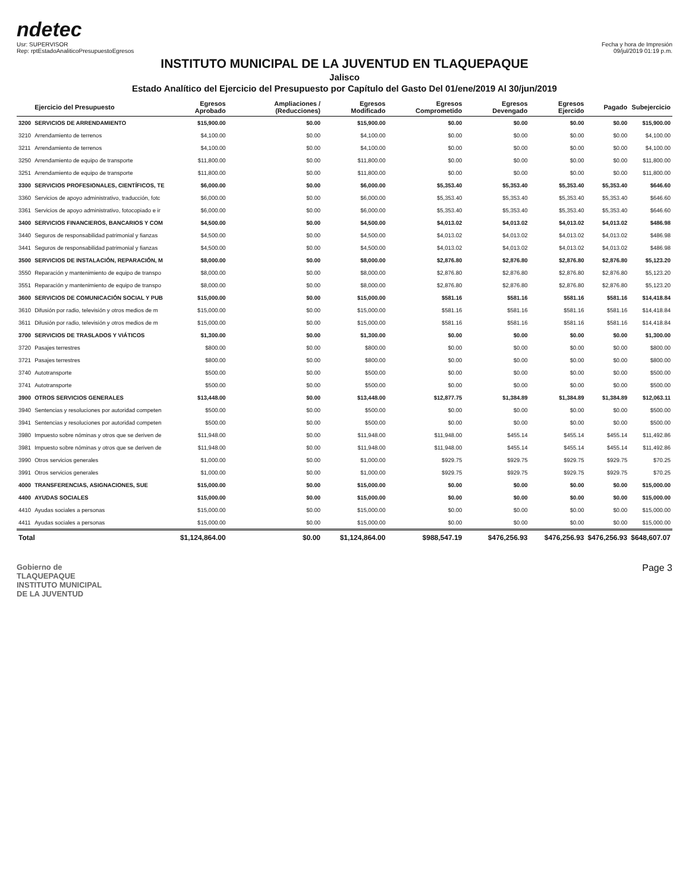ndetec
Usr: SUPERVISOR
Rep: rptEstadoAnaliticoPresupuestoEgresos
Fecha y hora de Impresión
09/jul/2019 01:19 p.m.
INSTITUTO MUNICIPAL DE LA JUVENTUD EN TLAQUEPAQUE
Jalisco
Estado Analítico del Ejercicio del Presupuesto por Capítulo del Gasto Del 01/ene/2019 Al 30/jun/2019
| | Ejercicio del Presupuesto | Egresos Aprobado | Ampliaciones / (Reducciones) | Egresos Modificado | Egresos Comprometido | Egresos Devengado | Egresos Ejercido | Pagado | Subejercicio |
| --- | --- | --- | --- | --- | --- | --- | --- | --- | --- |
| 3200 | SERVICIOS DE ARRENDAMIENTO | $15,900.00 | $0.00 | $15,900.00 | $0.00 | $0.00 | $0.00 | $0.00 | $15,900.00 |
| 3210 | Arrendamiento de terrenos | $4,100.00 | $0.00 | $4,100.00 | $0.00 | $0.00 | $0.00 | $0.00 | $4,100.00 |
| 3211 | Arrendamiento de terrenos | $4,100.00 | $0.00 | $4,100.00 | $0.00 | $0.00 | $0.00 | $0.00 | $4,100.00 |
| 3250 | Arrendamiento de equipo de transporte | $11,800.00 | $0.00 | $11,800.00 | $0.00 | $0.00 | $0.00 | $0.00 | $11,800.00 |
| 3251 | Arrendamiento de equipo de transporte | $11,800.00 | $0.00 | $11,800.00 | $0.00 | $0.00 | $0.00 | $0.00 | $11,800.00 |
| 3300 | SERVICIOS PROFESIONALES, CIENTÍFICOS, TE | $6,000.00 | $0.00 | $6,000.00 | $5,353.40 | $5,353.40 | $5,353.40 | $5,353.40 | $646.60 |
| 3360 | Servicios de apoyo administrativo, traducción, fotc | $6,000.00 | $0.00 | $6,000.00 | $5,353.40 | $5,353.40 | $5,353.40 | $5,353.40 | $646.60 |
| 3361 | Servicios de apoyo administrativo, fotocopiado e ir | $6,000.00 | $0.00 | $6,000.00 | $5,353.40 | $5,353.40 | $5,353.40 | $5,353.40 | $646.60 |
| 3400 | SERVICIOS FINANCIEROS, BANCARIOS Y COM | $4,500.00 | $0.00 | $4,500.00 | $4,013.02 | $4,013.02 | $4,013.02 | $4,013.02 | $486.98 |
| 3440 | Seguros de responsabilidad patrimonial y fianzas | $4,500.00 | $0.00 | $4,500.00 | $4,013.02 | $4,013.02 | $4,013.02 | $4,013.02 | $486.98 |
| 3441 | Seguros de responsabilidad patrimonial y fianzas | $4,500.00 | $0.00 | $4,500.00 | $4,013.02 | $4,013.02 | $4,013.02 | $4,013.02 | $486.98 |
| 3500 | SERVICIOS DE INSTALACIÓN, REPARACIÓN, M | $8,000.00 | $0.00 | $8,000.00 | $2,876.80 | $2,876.80 | $2,876.80 | $2,876.80 | $5,123.20 |
| 3550 | Reparación y mantenimiento de equipo de transpo | $8,000.00 | $0.00 | $8,000.00 | $2,876.80 | $2,876.80 | $2,876.80 | $2,876.80 | $5,123.20 |
| 3551 | Reparación y mantenimiento de equipo de transpo | $8,000.00 | $0.00 | $8,000.00 | $2,876.80 | $2,876.80 | $2,876.80 | $2,876.80 | $5,123.20 |
| 3600 | SERVICIOS DE COMUNICACIÓN SOCIAL Y PUB | $15,000.00 | $0.00 | $15,000.00 | $581.16 | $581.16 | $581.16 | $581.16 | $14,418.84 |
| 3610 | Difusión por radio, televisión y otros medios de m | $15,000.00 | $0.00 | $15,000.00 | $581.16 | $581.16 | $581.16 | $581.16 | $14,418.84 |
| 3611 | Difusión por radio, televisión y otros medios de m | $15,000.00 | $0.00 | $15,000.00 | $581.16 | $581.16 | $581.16 | $581.16 | $14,418.84 |
| 3700 | SERVICIOS DE TRASLADOS Y VIÁTICOS | $1,300.00 | $0.00 | $1,300.00 | $0.00 | $0.00 | $0.00 | $0.00 | $1,300.00 |
| 3720 | Pasajes terrestres | $800.00 | $0.00 | $800.00 | $0.00 | $0.00 | $0.00 | $0.00 | $800.00 |
| 3721 | Pasajes terrestres | $800.00 | $0.00 | $800.00 | $0.00 | $0.00 | $0.00 | $0.00 | $800.00 |
| 3740 | Autotransporte | $500.00 | $0.00 | $500.00 | $0.00 | $0.00 | $0.00 | $0.00 | $500.00 |
| 3741 | Autotransporte | $500.00 | $0.00 | $500.00 | $0.00 | $0.00 | $0.00 | $0.00 | $500.00 |
| 3900 | OTROS SERVICIOS GENERALES | $13,448.00 | $0.00 | $13,448.00 | $12,877.75 | $1,384.89 | $1,384.89 | $1,384.89 | $12,063.11 |
| 3940 | Sentencias y resoluciones por autoridad competen | $500.00 | $0.00 | $500.00 | $0.00 | $0.00 | $0.00 | $0.00 | $500.00 |
| 3941 | Sentencias y resoluciones por autoridad competen | $500.00 | $0.00 | $500.00 | $0.00 | $0.00 | $0.00 | $0.00 | $500.00 |
| 3980 | Impuesto sobre nóminas y otros que se deriven de | $11,948.00 | $0.00 | $11,948.00 | $11,948.00 | $455.14 | $455.14 | $455.14 | $11,492.86 |
| 3981 | Impuesto sobre nóminas y otros que se deriven de | $11,948.00 | $0.00 | $11,948.00 | $11,948.00 | $455.14 | $455.14 | $455.14 | $11,492.86 |
| 3990 | Otros servicios generales | $1,000.00 | $0.00 | $1,000.00 | $929.75 | $929.75 | $929.75 | $929.75 | $70.25 |
| 3991 | Otros servicios generales | $1,000.00 | $0.00 | $1,000.00 | $929.75 | $929.75 | $929.75 | $929.75 | $70.25 |
| 4000 | TRANSFERENCIAS, ASIGNACIONES, SUE | $15,000.00 | $0.00 | $15,000.00 | $0.00 | $0.00 | $0.00 | $0.00 | $15,000.00 |
| 4400 | AYUDAS SOCIALES | $15,000.00 | $0.00 | $15,000.00 | $0.00 | $0.00 | $0.00 | $0.00 | $15,000.00 |
| 4410 | Ayudas sociales a personas | $15,000.00 | $0.00 | $15,000.00 | $0.00 | $0.00 | $0.00 | $0.00 | $15,000.00 |
| 4411 | Ayudas sociales a personas | $15,000.00 | $0.00 | $15,000.00 | $0.00 | $0.00 | $0.00 | $0.00 | $15,000.00 |
| Total | | $1,124,864.00 | $0.00 | $1,124,864.00 | $988,547.19 | $476,256.93 | $476,256.93 | $476,256.93 | $648,607.07 |
Gobierno de
TLAQUEPAQUE
INSTITUTO MUNICIPAL
DE LA JUVENTUD
Page 3